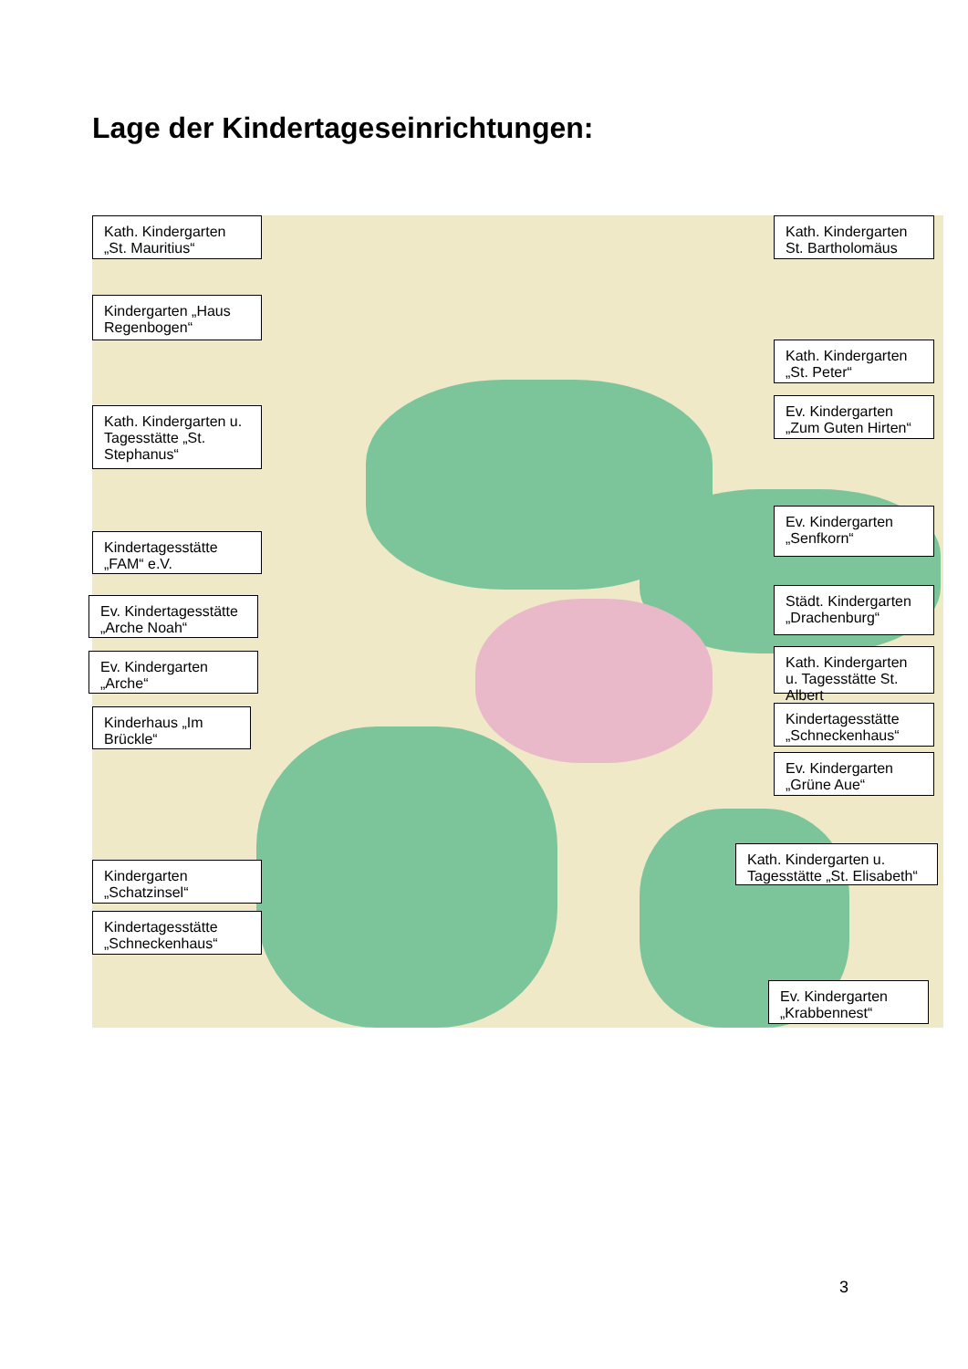Lage der Kindertageseinrichtungen:
Kath. Kindergarten „St. Mauritius“
Kindergarten „Haus Regenbogen“
Kath. Kindergarten u. Tagesstätte „St. Stephanus“
Kindertagesstätte „FAM“ e.V.
Ev. Kindertagesstätte „Arche Noah“
Ev. Kindergarten „Arche“
Kinderhaus „Im Brückle“
Kindergarten „Schatzinsel“
Kindertagesstätte „Schneckenhaus“
Kath. Kindergarten St. Bartholomäus
Kath. Kindergarten „St. Peter“
Ev. Kindergarten „Zum Guten Hirten“
Ev. Kindergarten „Senfkorn“
Städt. Kindergarten „Drachenburg“
Kath. Kindergarten u. Tagesstätte St. Albert
Kindertagesstätte „Schneckenhaus“
Ev. Kindergarten „Grüne Aue“
Kath. Kindergarten u. Tagesstätte „St. Elisabeth“
Ev. Kindergarten „Krabbennest“
3